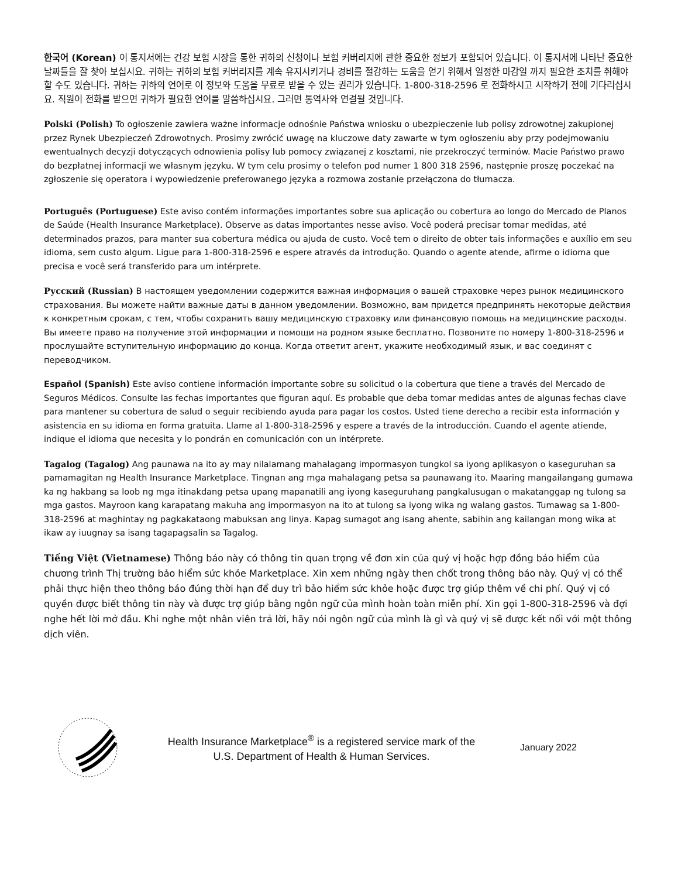한국어 (Korean) 이 통지서에는 건강 보험 시장을 통한 귀하의 신청이나 보험 커버리지에 관한 중요한 정보가 포함되어 있습니다. 이 통지서에 나타난 중요한 날짜들을 잘 찾아 보십시요. 귀하는 귀하의 보험 커버리지를 계속 유지시키거나 경비를 절감하는 도움을 얻기 위해서 일정한 마감일 까지 필요한 조치를 취해야 할 수도 있습니다. 귀하는 귀하의 언어로 이 정보와 도움을 무료로 받을 수 있는 권리가 있습니다. 1-800-318-2596 로 전화하시고 시작하기 전에 기다리십시요. 직원이 전화를 받으면 귀하가 필요한 언어를 말씀하십시요. 그러면 통역사와 연결될 것입니다.
Polski (Polish) To ogłoszenie zawiera ważne informacje odnośnie Państwa wniosku o ubezpieczenie lub polisy zdrowotnej zakupionej przez Rynek Ubezpieczeń Zdrowotnych. Prosimy zwrócić uwagę na kluczowe daty zawarte w tym ogłoszeniu aby przy podejmowaniu ewentualnych decyzji dotyczących odnowienia polisy lub pomocy związanej z kosztami, nie przekroczyć terminów. Macie Państwo prawo do bezpłatnej informacji we własnym języku. W tym celu prosimy o telefon pod numer 1 800 318 2596, następnie proszę poczekać na zgłoszenie się operatora i wypowiedzenie preferowanego języka a rozmowa zostanie przełączona do tłumacza.
Português (Portuguese) Este aviso contém informações importantes sobre sua aplicação ou cobertura ao longo do Mercado de Planos de Saúde (Health Insurance Marketplace). Observe as datas importantes nesse aviso. Você poderá precisar tomar medidas, até determinados prazos, para manter sua cobertura médica ou ajuda de custo. Você tem o direito de obter tais informações e auxílio em seu idioma, sem custo algum. Ligue para 1-800-318-2596 e espere através da introdução. Quando o agente atende, afirme o idioma que precisa e você será transferido para um intérprete.
Русский (Russian) В настоящем уведомлении содержится важная информация о вашей страховке через рынок медицинского страхования. Вы можете найти важные даты в данном уведомлении. Возможно, вам придется предпринять некоторые действия к конкретным срокам, с тем, чтобы сохранить вашу медицинскую страховку или финансовую помощь на медицинские расходы. Вы имеете право на получение этой информации и помощи на родном языке бесплатно. Позвоните по номеру 1-800-318-2596 и прослушайте вступительную информацию до конца. Когда ответит агент, укажите необходимый язык, и вас соединят с переводчиком.
Español (Spanish) Este aviso contiene información importante sobre su solicitud o la cobertura que tiene a través del Mercado de Seguros Médicos. Consulte las fechas importantes que figuran aquí. Es probable que deba tomar medidas antes de algunas fechas clave para mantener su cobertura de salud o seguir recibiendo ayuda para pagar los costos. Usted tiene derecho a recibir esta información y asistencia en su idioma en forma gratuita. Llame al 1-800-318-2596 y espere a través de la introducción. Cuando el agente atiende, indique el idioma que necesita y lo pondrán en comunicación con un intérprete.
Tagalog (Tagalog) Ang paunawa na ito ay may nilalamang mahalagang impormasyon tungkol sa iyong aplikasyon o kaseguruhan sa pamamagitan ng Health Insurance Marketplace. Tingnan ang mga mahalagang petsa sa paunawang ito. Maaring mangailangang gumawa ka ng hakbang sa loob ng mga itinakdang petsa upang mapanatili ang iyong kaseguruhang pangkalusugan o makatanggap ng tulong sa mga gastos. Mayroon kang karapatang makuha ang impormasyon na ito at tulong sa iyong wika ng walang gastos. Tumawag sa 1-800-318-2596 at maghintay ng pagkakataong mabuksan ang linya. Kapag sumagot ang isang ahente, sabihin ang kailangan mong wika at ikaw ay iuugnay sa isang tagapagsalin sa Tagalog.
Tiếng Việt (Vietnamese) Thông báo này có thông tin quan trọng về đơn xin của quý vị hoặc hợp đồng bảo hiểm của chương trình Thị trường bảo hiểm sức khỏe Marketplace. Xin xem những ngày then chốt trong thông báo này. Quý vị có thể phải thực hiện theo thông báo đúng thời hạn để duy trì bảo hiểm sức khỏe hoặc được trợ giúp thêm về chi phí. Quý vị có quyền được biết thông tin này và được trợ giúp bằng ngôn ngữ của mình hoàn toàn miễn phí. Xin gọi 1-800-318-2596 và đợi nghe hết lời mở đầu. Khi nghe một nhân viên trả lời, hãy nói ngôn ngữ của mình là gì và quý vị sẽ được kết nối với một thông dịch viên.
Health Insurance Marketplace<sup>®</sup> is a registered service mark of the
U.S. Department of Health & Human Services.
January 2022